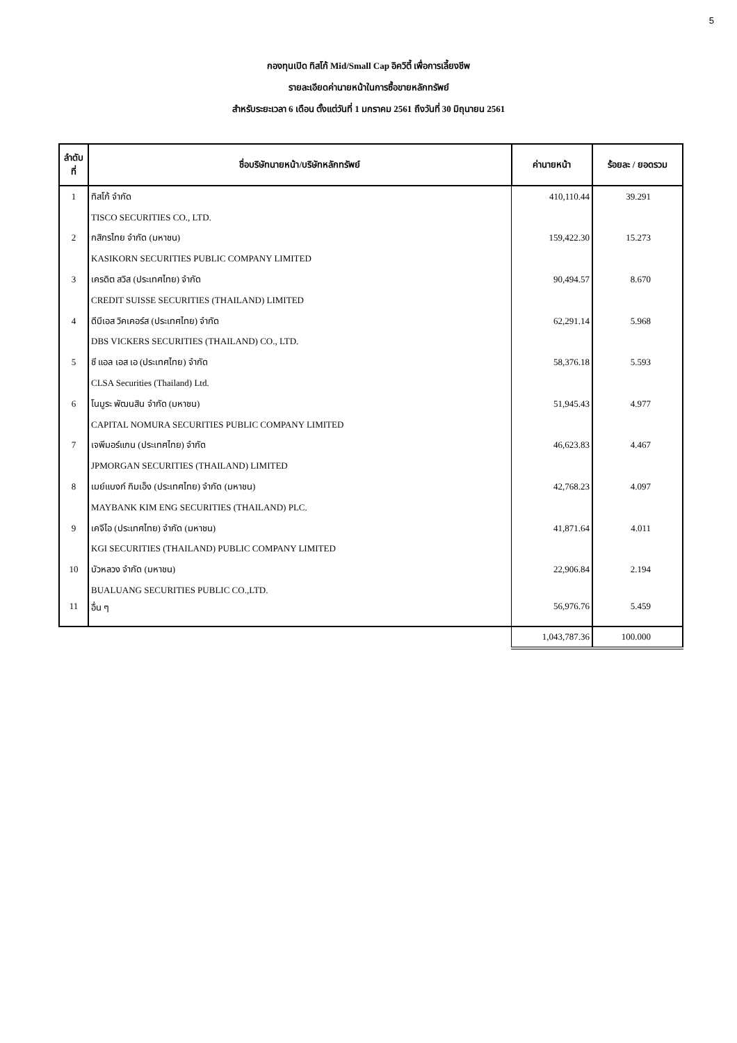5
กองทุนเปิด ทิสโก้ Mid/Small Cap อิควิตี้ เพื่อการเลี้ยงชีพ
รายละเอียดค่านายหน้าในการซื้อขายหลักทรัพย์
สำหรับระยะเวลา 6 เดือน ตั้งแต่วันที่ 1 มกราคม 2561 ถึงวันที่ 30 มิถุนายน 2561
| ลำดับ ที่ | ชื่อบริษัทนายหน้า/บริษัทหลักทรัพย์ | ค่านายหน้า | ร้อยละ / ยอดรวม |
| --- | --- | --- | --- |
| 1 | ทิสโก้ จำกัด | 410,110.44 | 39.291 |
| | TISCO SECURITIES CO., LTD. | | |
| 2 | กสิกรไทย จำกัด (มหาชน) | 159,422.30 | 15.273 |
| | KASIKORN SECURITIES PUBLIC COMPANY LIMITED | | |
| 3 | เครดิต สวิส (ประเทศไทย) จำกัด | 90,494.57 | 8.670 |
| | CREDIT SUISSE SECURITIES (THAILAND) LIMITED | | |
| 4 | ดีบีเอส วิคเคอร์ส (ประเทศไทย) จำกัด | 62,291.14 | 5.968 |
| | DBS VICKERS SECURITIES (THAILAND) CO., LTD. | | |
| 5 | ซี แอล เอส เอ (ประเทศไทย) จำกัด | 58,376.18 | 5.593 |
| | CLSA Securities (Thailand) Ltd. | | |
| 6 | โนมูระ พัฒนสิน จำกัด (มหาชน) | 51,945.43 | 4.977 |
| | CAPITAL NOMURA SECURITIES PUBLIC COMPANY LIMITED | | |
| 7 | เจพีมอร์แกน (ประเทศไทย) จำกัด | 46,623.83 | 4.467 |
| | JPMORGAN SECURITIES (THAILAND) LIMITED | | |
| 8 | เมย์แบงก์ กิมเอ็ง (ประเทศไทย) จำกัด (มหาชน) | 42,768.23 | 4.097 |
| | MAYBANK KIM ENG SECURITIES (THAILAND) PLC. | | |
| 9 | เคจีไอ (ประเทศไทย) จำกัด (มหาชน) | 41,871.64 | 4.011 |
| | KGI SECURITIES (THAILAND) PUBLIC COMPANY LIMITED | | |
| 10 | บัวหลวง จำกัด (มหาชน) | 22,906.84 | 2.194 |
| | BUALUANG SECURITIES PUBLIC CO.,LTD. | | |
| 11 | อื่น ๆ | 56,976.76 | 5.459 |
| | | 1,043,787.36 | 100.000 |